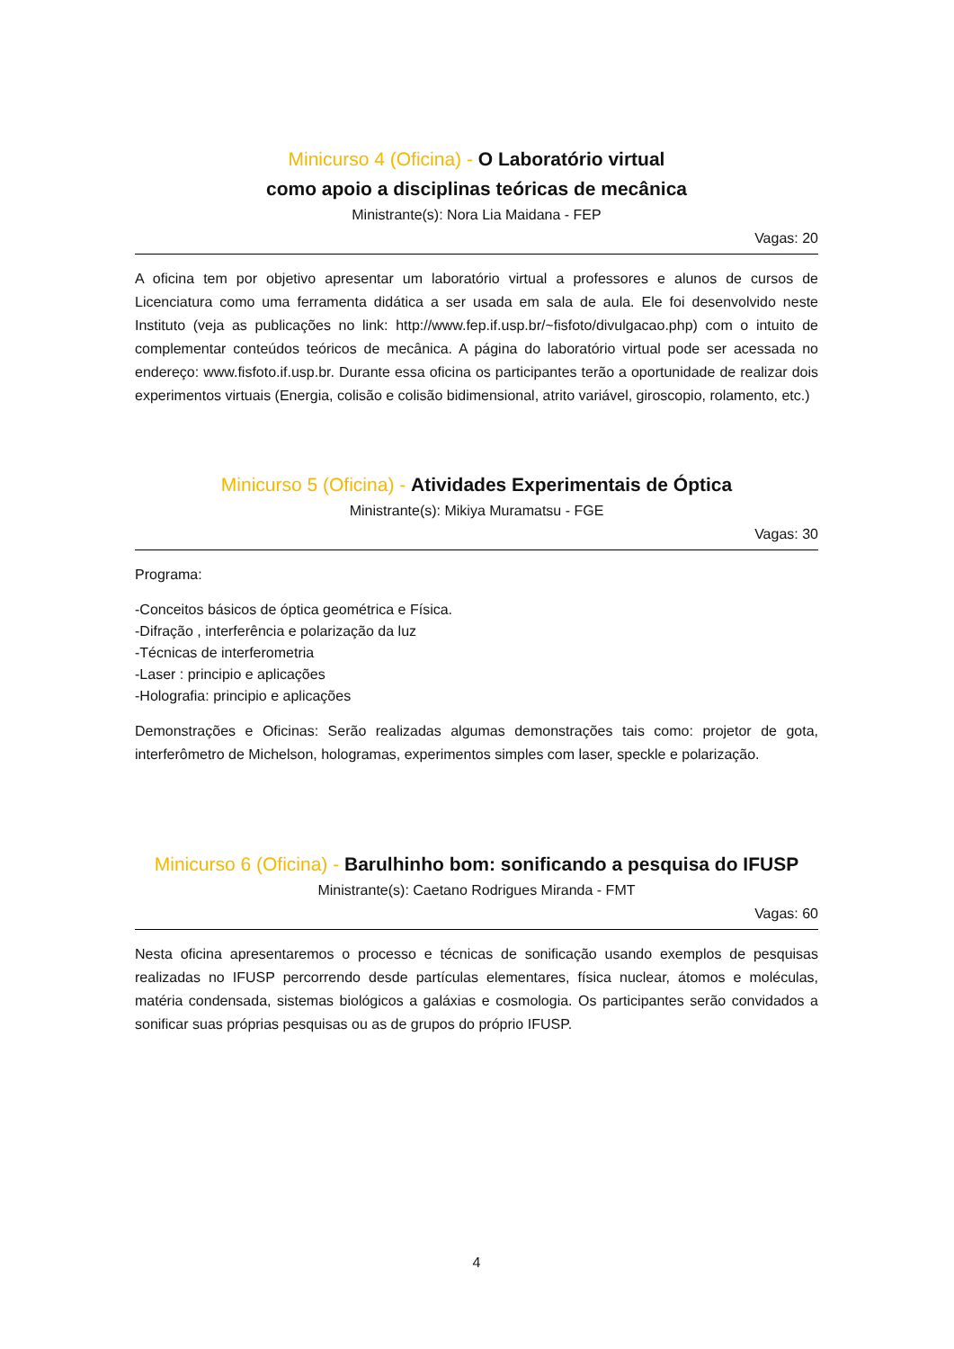Minicurso 4 (Oficina) - O Laboratório virtual
como apoio a disciplinas teóricas de mecânica
Ministrante(s): Nora Lia Maidana - FEP
Vagas: 20
A oficina tem por objetivo apresentar um laboratório virtual a professores e alunos de cursos de Licenciatura como uma ferramenta didática a ser usada em sala de aula. Ele foi desenvolvido neste Instituto (veja as publicações no link: http://www.fep.if.usp.br/~fisfoto/divulgacao.php) com o intuito de complementar conteúdos teóricos de mecânica. A página do laboratório virtual pode ser acessada no endereço: www.fisfoto.if.usp.br. Durante essa oficina os participantes terão a oportunidade de realizar dois experimentos virtuais (Energia, colisão e colisão bidimensional, atrito variável, giroscopio, rolamento, etc.)
Minicurso 5 (Oficina) - Atividades Experimentais de Óptica
Ministrante(s): Mikiya Muramatsu - FGE
Vagas: 30
Programa:
-Conceitos básicos de óptica geométrica e Física.
-Difração , interferência e polarização da luz
-Técnicas de interferometria
-Laser : principio e aplicações
-Holografia: principio e aplicações
Demonstrações e Oficinas: Serão realizadas algumas demonstrações tais como: projetor de gota, interferômetro de Michelson, hologramas, experimentos simples com laser, speckle e polarização.
Minicurso 6 (Oficina) - Barulhinho bom: sonificando a pesquisa do IFUSP
Ministrante(s): Caetano Rodrigues Miranda - FMT
Vagas: 60
Nesta oficina apresentaremos o processo e técnicas de sonificação usando exemplos de pesquisas realizadas no IFUSP percorrendo desde partículas elementares, física nuclear, átomos e moléculas, matéria condensada, sistemas biológicos a galáxias e cosmologia. Os participantes serão convidados a sonificar suas próprias pesquisas ou as de grupos do próprio IFUSP.
4